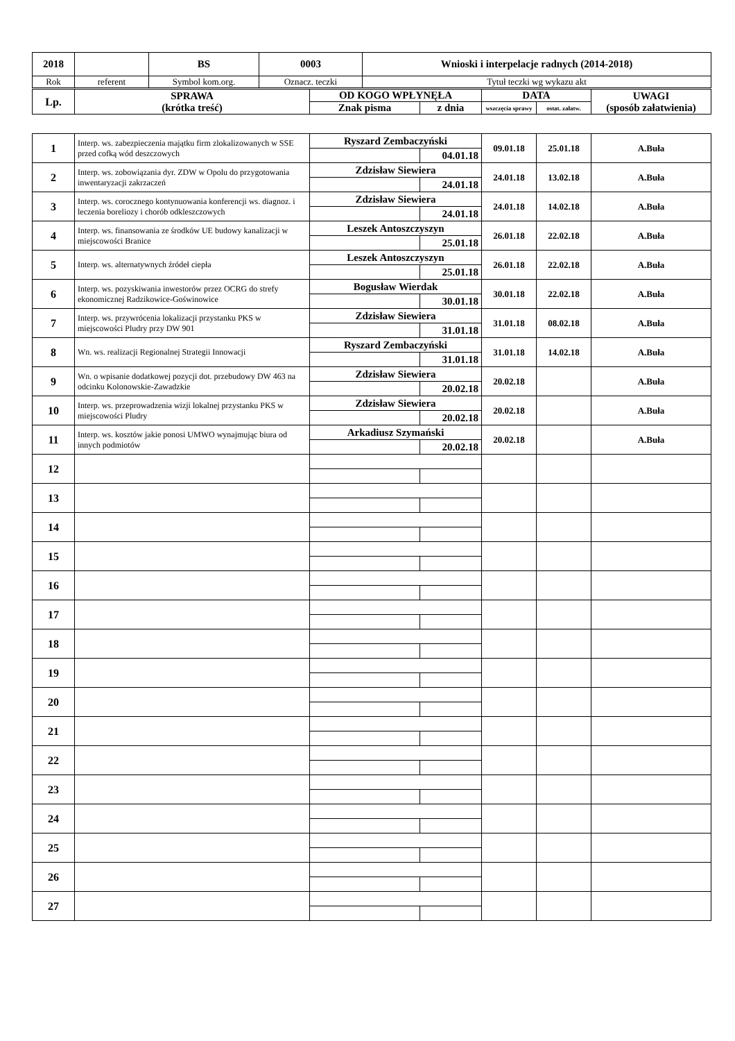| 2018 | | BS | 0003 | Wnioski i interpelacje radnych (2014-2018) |
| Rok | referent | Symbol kom.org. | Oznacz. teczki | Tytuł teczki wg wykazu akt |
| Lp. | SPRAWA (krótka treść) | OD KOGO WPŁYNĘŁA | | DATA | | UWAGI (sposób załatwienia) |
| --- | --- | --- | --- | --- | --- | --- |
| | | Znak pisma | z dnia | wszczęcia sprawy | ostat. załatw. | |
| 1 | Interp. ws. zabezpieczenia majątku firm zlokalizowanych w SSE przed cofką wód deszczowych | Ryszard Zembaczyński | | 09.01.18 | 25.01.18 | A.Buła |
| | | | 04.01.18 | | | |
| 2 | Interp. ws. zobowiązania dyr. ZDW w Opolu do przygotowania inwentaryzacji zakrzaczeń | Zdzisław Siewiera | | 24.01.18 | 13.02.18 | A.Buła |
| | | | 24.01.18 | | | |
| 3 | Interp. ws. corocznego kontynuowania konferencji ws. diagnoz. i leczenia boreliozy i chorób odkleszczowych | Zdzisław Siewiera | | 24.01.18 | 14.02.18 | A.Buła |
| | | | 24.01.18 | | | |
| 4 | Interp. ws. finansowania ze środków UE budowy kanalizacji w miejscowości Branice | Leszek Antoszczyszyn | | 26.01.18 | 22.02.18 | A.Buła |
| | | | 25.01.18 | | | |
| 5 | Interp. ws. alternatywnych źródeł ciepła | Leszek Antoszczyszyn | | 26.01.18 | 22.02.18 | A.Buła |
| | | | 25.01.18 | | | |
| 6 | Interp. ws. pozyskiwania inwestorów przez OCRG do strefy ekonomicznej Radzikowice-Goświnowice | Bogusław Wierdak | | 30.01.18 | 22.02.18 | A.Buła |
| | | | 30.01.18 | | | |
| 7 | Interp. ws. przywrócenia lokalizacji przystanku PKS w miejscowości Pludry przy DW 901 | Zdzisław Siewiera | | 31.01.18 | 08.02.18 | A.Buła |
| | | | 31.01.18 | | | |
| 8 | Wn. ws. realizacji Regionalnej Strategii Innowacji | Ryszard Zembaczyński | | 31.01.18 | 14.02.18 | A.Buła |
| | | | 31.01.18 | | | |
| 9 | Wn. o wpisanie dodatkowej pozycji dot. przebudowy DW 463 na odcinku Kolonowskie-Zawadzkie | Zdzisław Siewiera | | 20.02.18 | | A.Buła |
| | | | 20.02.18 | | | |
| 10 | Interp. ws. przeprowadzenia wizji lokalnej przystanku PKS w miejscowości Pludry | Zdzisław Siewiera | | 20.02.18 | | A.Buła |
| | | | 20.02.18 | | | |
| 11 | Interp. ws. kosztów jakie ponosi UMWO wynajmując biura od innych podmiotów | Arkadiusz Szymański | | 20.02.18 | | A.Buła |
| | | | 20.02.18 | | | |
| 12 | | | | | | |
| 13 | | | | | | |
| 14 | | | | | | |
| 15 | | | | | | |
| 16 | | | | | | |
| 17 | | | | | | |
| 18 | | | | | | |
| 19 | | | | | | |
| 20 | | | | | | |
| 21 | | | | | | |
| 22 | | | | | | |
| 23 | | | | | | |
| 24 | | | | | | |
| 25 | | | | | | |
| 26 | | | | | | |
| 27 | | | | | | |